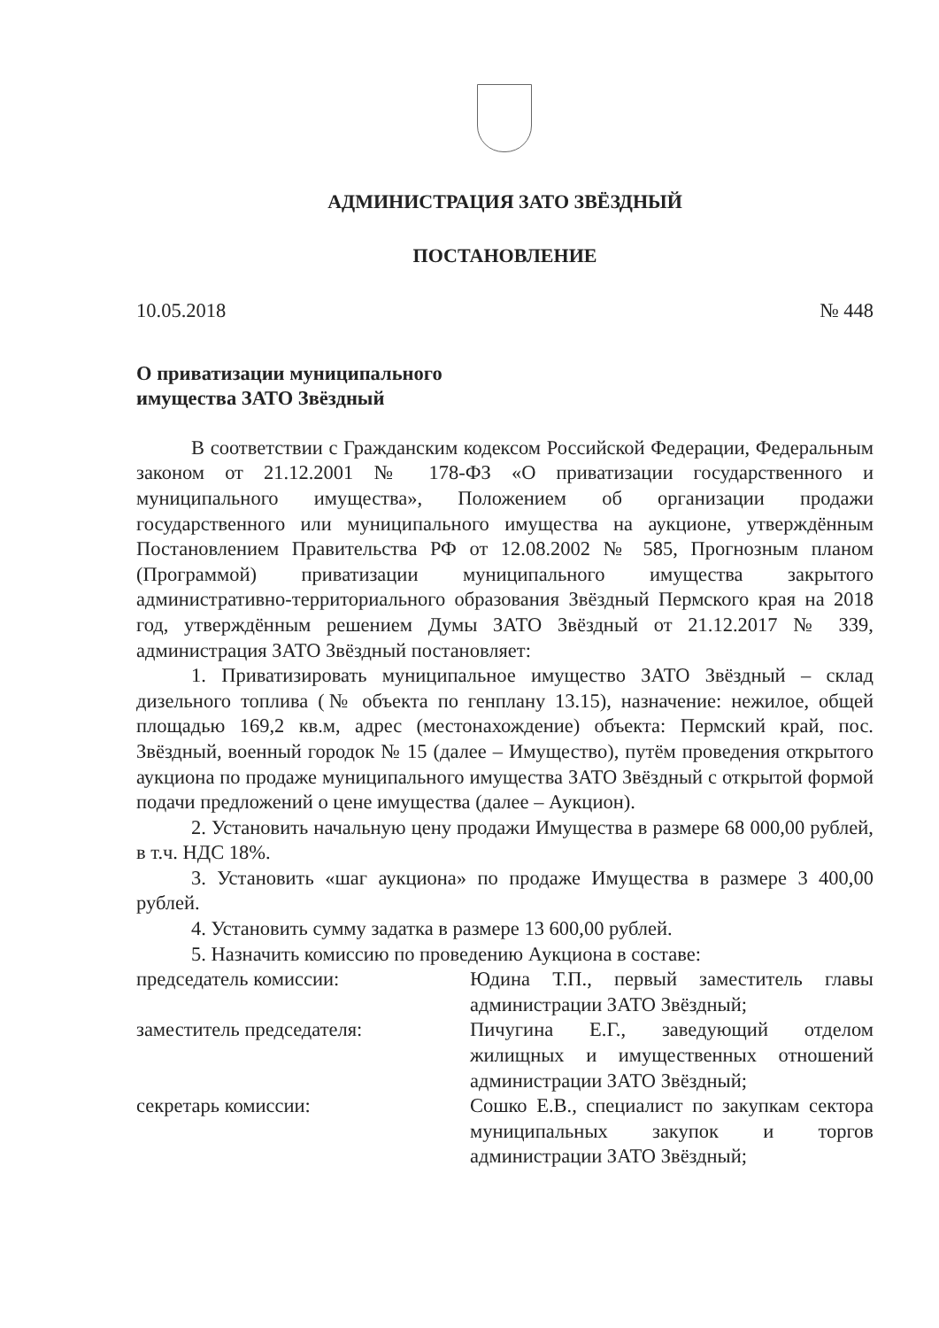АДМИНИСТРАЦИЯ ЗАТО ЗВЁЗДНЫЙ
ПОСТАНОВЛЕНИЕ
10.05.2018 № 448
О приватизации муниципального
имущества ЗАТО Звёздный
В соответствии с Гражданским кодексом Российской Федерации, Федеральным законом от 21.12.2001 № 178-ФЗ «О приватизации государственного и муниципального имущества», Положением об организации продажи государственного или муниципального имущества на аукционе, утверждённым Постановлением Правительства РФ от 12.08.2002 № 585, Прогнозным планом (Программой) приватизации муниципального имущества закрытого административно-территориального образования Звёздный Пермского края на 2018 год, утверждённым решением Думы ЗАТО Звёздный от 21.12.2017 № 339, администрация ЗАТО Звёздный постановляет:
1. Приватизировать муниципальное имущество ЗАТО Звёздный – склад дизельного топлива (№ объекта по генплану 13.15), назначение: нежилое, общей площадью 169,2 кв.м, адрес (местонахождение) объекта: Пермский край, пос. Звёздный, военный городок № 15 (далее – Имущество), путём проведения открытого аукциона по продаже муниципального имущества ЗАТО Звёздный с открытой формой подачи предложений о цене имущества (далее – Аукцион).
2. Установить начальную цену продажи Имущества в размере 68 000,00 рублей, в т.ч. НДС 18%.
3. Установить «шаг аукциона» по продаже Имущества в размере 3 400,00 рублей.
4. Установить сумму задатка в размере 13 600,00 рублей.
5. Назначить комиссию по проведению Аукциона в составе:
председатель комиссии: Юдина Т.П., первый заместитель главы администрации ЗАТО Звёздный;
заместитель председателя: Пичугина Е.Г., заведующий отделом жилищных и имущественных отношений администрации ЗАТО Звёздный;
секретарь комиссии: Сошко Е.В., специалист по закупкам сектора муниципальных закупок и торгов администрации ЗАТО Звёздный;